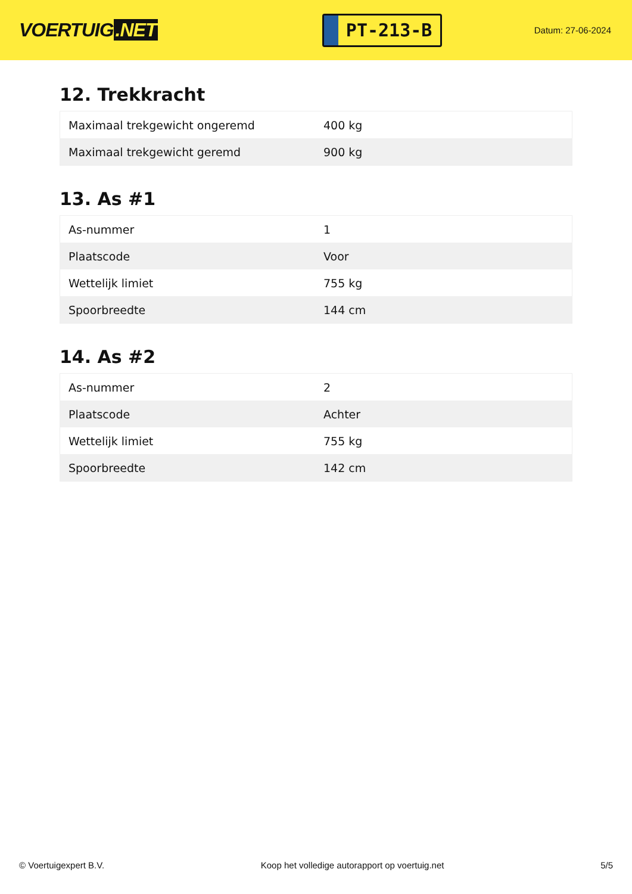VOERTUIG.NET
PT-213-B
Datum: 27-06-2024
12. Trekkracht
| Maximaal trekgewicht ongeremd | 400 kg |
| Maximaal trekgewicht geremd | 900 kg |
13. As #1
| As-nummer | 1 |
| Plaatscode | Voor |
| Wettelijk limiet | 755 kg |
| Spoorbreedte | 144 cm |
14. As #2
| As-nummer | 2 |
| Plaatscode | Achter |
| Wettelijk limiet | 755 kg |
| Spoorbreedte | 142 cm |
© Voertuigexpert B.V. Koop het volledige autorapport op voertuig.net 5/5